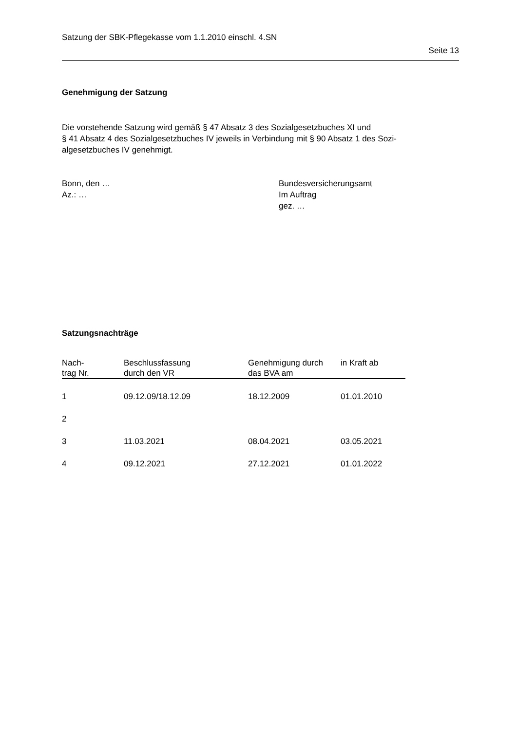Satzung der SBK-Pflegekasse vom 1.1.2010 einschl. 4.SN
Seite 13
Genehmigung der Satzung
Die vorstehende Satzung wird gemäß § 47 Absatz 3 des Sozialgesetzbuches XI und
§ 41 Absatz 4 des Sozialgesetzbuches IV jeweils in Verbindung mit § 90 Absatz 1 des Sozi-
algesetzbuches IV genehmigt.
Bonn, den …
Az.: …
Bundesversicherungsamt
Im Auftrag
gez. …
Satzungsnachträge
| Nach- trag Nr. | Beschlussfassung durch den VR | Genehmigung durch das BVA am | in Kraft ab |
| --- | --- | --- | --- |
| 1 | 09.12.09/18.12.09 | 18.12.2009 | 01.01.2010 |
| 2 | | | |
| 3 | 11.03.2021 | 08.04.2021 | 03.05.2021 |
| 4 | 09.12.2021 | 27.12.2021 | 01.01.2022 |